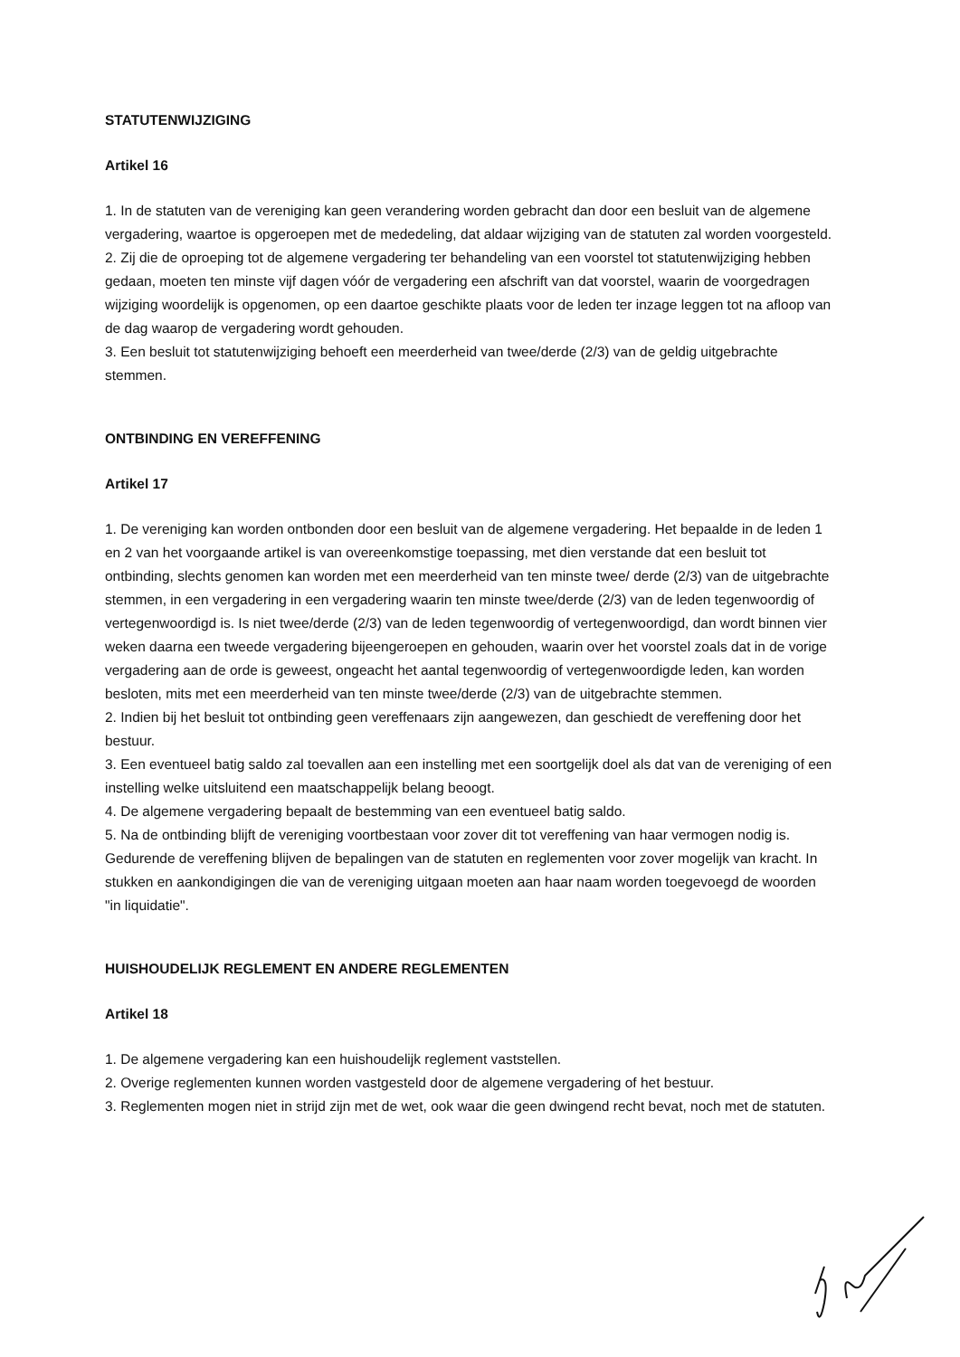STATUTENWIJZIGING
Artikel 16
1. In de statuten van de vereniging kan geen verandering worden gebracht dan door een besluit van de algemene vergadering, waartoe is opgeroepen met de mededeling, dat aldaar wijziging van de statuten zal worden voorgesteld.
2. Zij die de oproeping tot de algemene vergadering ter behandeling van een voorstel tot statutenwijziging hebben gedaan, moeten ten minste vijf dagen vóór de vergadering een afschrift van dat voorstel, waarin de voorgedragen wijziging woordelijk is opgenomen, op een daartoe geschikte plaats voor de leden ter inzage leggen tot na afloop van de dag waarop de vergadering wordt gehouden.
3. Een besluit tot statutenwijziging behoeft een meerderheid van twee/derde (2/3) van de geldig uitgebrachte stemmen.
ONTBINDING EN VEREFFENING
Artikel 17
1. De vereniging kan worden ontbonden door een besluit van de algemene vergadering. Het bepaalde in de leden 1 en 2 van het voorgaande artikel is van overeenkomstige toepassing, met dien verstande dat een besluit tot ontbinding, slechts genomen kan worden met een meerderheid van ten minste twee/ derde (2/3) van de uitgebrachte stemmen, in een vergadering in een vergadering waarin ten minste twee/derde (2/3) van de leden tegenwoordig of vertegenwoordigd is. Is niet twee/derde (2/3) van de leden tegenwoordig of vertegenwoordigd, dan wordt binnen vier weken daarna een tweede vergadering bijeengeroepen en gehouden, waarin over het voorstel zoals dat in de vorige vergadering aan de orde is geweest, ongeacht het aantal tegenwoordig of vertegenwoordigde leden, kan worden besloten, mits met een meerderheid van ten minste twee/derde (2/3) van de uitgebrachte stemmen.
2. Indien bij het besluit tot ontbinding geen vereffenaars zijn aangewezen, dan geschiedt de vereffening door het bestuur.
3. Een eventueel batig saldo zal toevallen aan een instelling met een soortgelijk doel als dat van de vereniging of een instelling welke uitsluitend een maatschappelijk belang beoogt.
4. De algemene vergadering bepaalt de bestemming van een eventueel batig saldo.
5. Na de ontbinding blijft de vereniging voortbestaan voor zover dit tot vereffening van haar vermogen nodig is. Gedurende de vereffening blijven de bepalingen van de statuten en reglementen voor zover mogelijk van kracht. In stukken en aankondigingen die van de vereniging uitgaan moeten aan haar naam worden toegevoegd de woorden "in liquidatie".
HUISHOUDELIJK REGLEMENT EN ANDERE REGLEMENTEN
Artikel 18
1. De algemene vergadering kan een huishoudelijk reglement vaststellen.
2. Overige reglementen kunnen worden vastgesteld door de algemene vergadering of het bestuur.
3. Reglementen mogen niet in strijd zijn met de wet, ook waar die geen dwingend recht bevat, noch met de statuten.